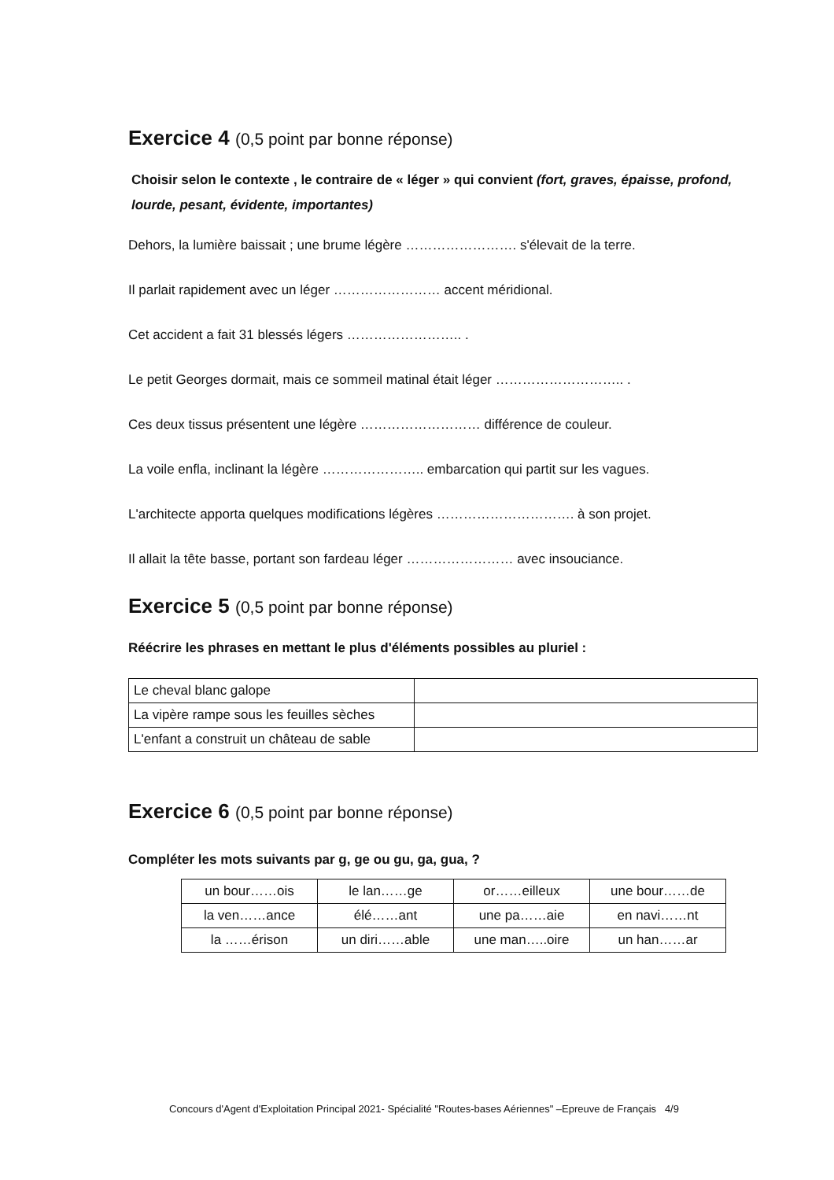Exercice 4 (0,5 point par bonne réponse)
Choisir selon le contexte , le contraire de « léger » qui convient (fort, graves, épaisse, profond, lourde, pesant, évidente, importantes)
Dehors, la lumière baissait ; une brume légère ……………………. s'élevait de la terre.
Il parlait rapidement avec un léger …………………… accent méridional.
Cet accident a fait 31 blessés légers …………………….. .
Le petit Georges dormait, mais ce sommeil matinal était léger ……………………….. .
Ces deux tissus présentent une légère ……………………… différence de couleur.
La voile enfla, inclinant la légère ………………….. embarcation qui partit sur les vagues.
L'architecte apporta quelques modifications légères …………………………. à son projet.
Il allait la tête basse, portant son fardeau léger …………………… avec insouciance.
Exercice 5 (0,5 point par bonne réponse)
Réécrire les phrases en mettant le plus d'éléments possibles au pluriel :
| Le cheval blanc galope | |
| La vipère rampe sous les feuilles sèches | |
| L'enfant a construit un château de sable | |
Exercice 6 (0,5 point par bonne réponse)
Compléter les mots suivants par g, ge ou gu, ga, gua, ?
| un bour……ois | le lan……ge | or……eilleux | une bour……de |
| la ven……ance | élé……ant | une pa……aie | en navi……nt |
| la ……érison | un diri……able | une man…..oire | un han……ar |
Concours d'Agent d'Exploitation Principal 2021- Spécialité "Routes-bases Aériennes" –Epreuve de Français 4/9